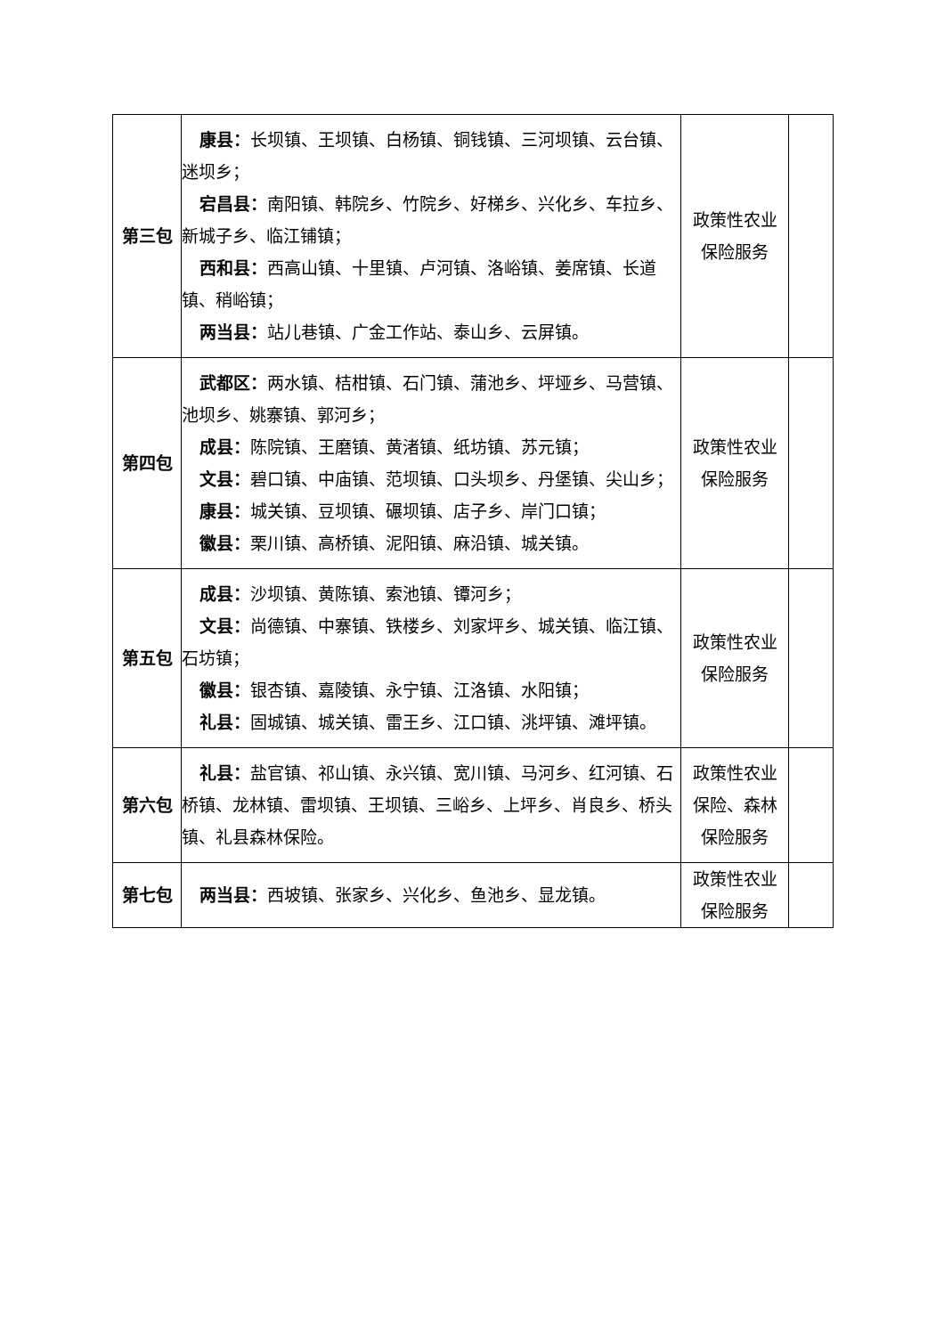| 第三包 | 康县： 长坝镇、王坝镇、白杨镇、铜钱镇、三河坝镇、云台镇、迷坝乡； 宕昌县： 南阳镇、韩院乡、竹院乡、好梯乡、兴化乡、车拉乡、新城子乡、临江铺镇； 西和县： 西高山镇、十里镇、卢河镇、洛峪镇、姜席镇、长道镇、稍峪镇； 两当县： 站儿巷镇、广金工作站、泰山乡、云屏镇。 | 政策性农业保险服务 | |
| 第四包 | 武都区： 两水镇、桔柑镇、石门镇、蒲池乡、坪垭乡、马营镇、池坝乡、姚寨镇、郭河乡； 成县： 陈院镇、王磨镇、黄渚镇、纸坊镇、苏元镇； 文县： 碧口镇、中庙镇、范坝镇、口头坝乡、丹堡镇、尖山乡； 康县： 城关镇、豆坝镇、碾坝镇、店子乡、岸门口镇； 徽县： 栗川镇、高桥镇、泥阳镇、麻沿镇、城关镇。 | 政策性农业保险服务 | |
| 第五包 | 成县： 沙坝镇、黄陈镇、索池镇、镡河乡； 文县： 尚德镇、中寨镇、铁楼乡、刘家坪乡、城关镇、临江镇、石坊镇； 徽县： 银杏镇、嘉陵镇、永宁镇、江洛镇、水阳镇； 礼县： 固城镇、城关镇、雷王乡、江口镇、洮坪镇、滩坪镇。 | 政策性农业保险服务 | |
| 第六包 | 礼县： 盐官镇、祁山镇、永兴镇、宽川镇、马河乡、红河镇、石桥镇、龙林镇、雷坝镇、王坝镇、三峪乡、上坪乡、肖良乡、桥头镇、礼县森林保险。 | 政策性农业保险、森林保险服务 | |
| 第七包 | 两当县： 西坡镇、张家乡、兴化乡、鱼池乡、显龙镇。 | 政策性农业保险服务 | |